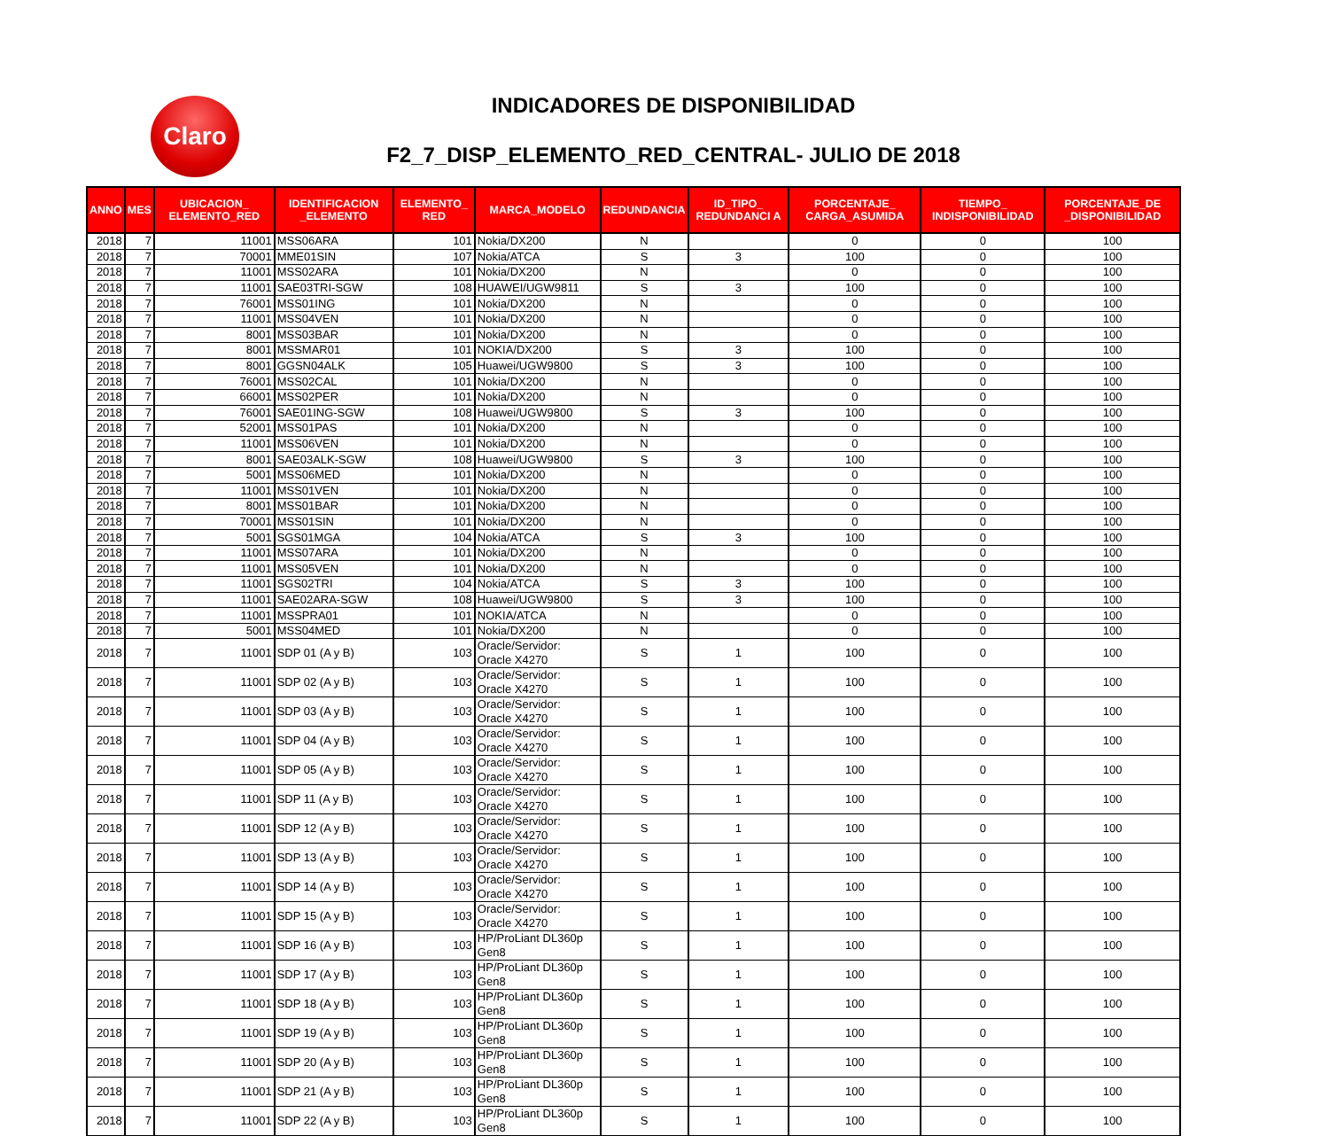Claro
INDICADORES DE DISPONIBILIDAD
F2_7_DISP_ELEMENTO_RED_CENTRAL- JULIO DE 2018
| ANNO | MES | UBICACION_ ELEMENTO_RED | IDENTIFICACION _ELEMENTO | ELEMENTO_ RED | MARCA_MODELO | REDUNDANCIA | ID_TIPO_ REDUNDANCI A | PORCENTAJE_ CARGA_ASUMIDA | TIEMPO_ INDISPONIBILIDAD | PORCENTAJE_DE _DISPONIBILIDAD |
| --- | --- | --- | --- | --- | --- | --- | --- | --- | --- | --- |
| 2018 | 7 | 11001 | MSS06ARA | 101 | Nokia/DX200 | N | | 0 | 0 | 100 |
| 2018 | 7 | 70001 | MME01SIN | 107 | Nokia/ATCA | S | 3 | 100 | 0 | 100 |
| 2018 | 7 | 11001 | MSS02ARA | 101 | Nokia/DX200 | N | | 0 | 0 | 100 |
| 2018 | 7 | 11001 | SAE03TRI-SGW | 108 | HUAWEI/UGW9811 | S | 3 | 100 | 0 | 100 |
| 2018 | 7 | 76001 | MSS01ING | 101 | Nokia/DX200 | N | | 0 | 0 | 100 |
| 2018 | 7 | 11001 | MSS04VEN | 101 | Nokia/DX200 | N | | 0 | 0 | 100 |
| 2018 | 7 | 8001 | MSS03BAR | 101 | Nokia/DX200 | N | | 0 | 0 | 100 |
| 2018 | 7 | 8001 | MSSMAR01 | 101 | NOKIA/DX200 | S | 3 | 100 | 0 | 100 |
| 2018 | 7 | 8001 | GGSN04ALK | 105 | Huawei/UGW9800 | S | 3 | 100 | 0 | 100 |
| 2018 | 7 | 76001 | MSS02CAL | 101 | Nokia/DX200 | N | | 0 | 0 | 100 |
| 2018 | 7 | 66001 | MSS02PER | 101 | Nokia/DX200 | N | | 0 | 0 | 100 |
| 2018 | 7 | 76001 | SAE01ING-SGW | 108 | Huawei/UGW9800 | S | 3 | 100 | 0 | 100 |
| 2018 | 7 | 52001 | MSS01PAS | 101 | Nokia/DX200 | N | | 0 | 0 | 100 |
| 2018 | 7 | 11001 | MSS06VEN | 101 | Nokia/DX200 | N | | 0 | 0 | 100 |
| 2018 | 7 | 8001 | SAE03ALK-SGW | 108 | Huawei/UGW9800 | S | 3 | 100 | 0 | 100 |
| 2018 | 7 | 5001 | MSS06MED | 101 | Nokia/DX200 | N | | 0 | 0 | 100 |
| 2018 | 7 | 11001 | MSS01VEN | 101 | Nokia/DX200 | N | | 0 | 0 | 100 |
| 2018 | 7 | 8001 | MSS01BAR | 101 | Nokia/DX200 | N | | 0 | 0 | 100 |
| 2018 | 7 | 70001 | MSS01SIN | 101 | Nokia/DX200 | N | | 0 | 0 | 100 |
| 2018 | 7 | 5001 | SGS01MGA | 104 | Nokia/ATCA | S | 3 | 100 | 0 | 100 |
| 2018 | 7 | 11001 | MSS07ARA | 101 | Nokia/DX200 | N | | 0 | 0 | 100 |
| 2018 | 7 | 11001 | MSS05VEN | 101 | Nokia/DX200 | N | | 0 | 0 | 100 |
| 2018 | 7 | 11001 | SGS02TRI | 104 | Nokia/ATCA | S | 3 | 100 | 0 | 100 |
| 2018 | 7 | 11001 | SAE02ARA-SGW | 108 | Huawei/UGW9800 | S | 3 | 100 | 0 | 100 |
| 2018 | 7 | 11001 | MSSPRA01 | 101 | NOKIA/ATCA | N | | 0 | 0 | 100 |
| 2018 | 7 | 5001 | MSS04MED | 101 | Nokia/DX200 | N | | 0 | 0 | 100 |
| 2018 | 7 | 11001 | SDP 01 (A y B) | 103 | Oracle/Servidor: Oracle X4270 | S | 1 | 100 | 0 | 100 |
| 2018 | 7 | 11001 | SDP 02 (A y B) | 103 | Oracle/Servidor: Oracle X4270 | S | 1 | 100 | 0 | 100 |
| 2018 | 7 | 11001 | SDP 03 (A y B) | 103 | Oracle/Servidor: Oracle X4270 | S | 1 | 100 | 0 | 100 |
| 2018 | 7 | 11001 | SDP 04 (A y B) | 103 | Oracle/Servidor: Oracle X4270 | S | 1 | 100 | 0 | 100 |
| 2018 | 7 | 11001 | SDP 05 (A y B) | 103 | Oracle/Servidor: Oracle X4270 | S | 1 | 100 | 0 | 100 |
| 2018 | 7 | 11001 | SDP 11 (A y B) | 103 | Oracle/Servidor: Oracle X4270 | S | 1 | 100 | 0 | 100 |
| 2018 | 7 | 11001 | SDP 12 (A y B) | 103 | Oracle/Servidor: Oracle X4270 | S | 1 | 100 | 0 | 100 |
| 2018 | 7 | 11001 | SDP 13 (A y B) | 103 | Oracle/Servidor: Oracle X4270 | S | 1 | 100 | 0 | 100 |
| 2018 | 7 | 11001 | SDP 14 (A y B) | 103 | Oracle/Servidor: Oracle X4270 | S | 1 | 100 | 0 | 100 |
| 2018 | 7 | 11001 | SDP 15 (A y B) | 103 | Oracle/Servidor: Oracle X4270 | S | 1 | 100 | 0 | 100 |
| 2018 | 7 | 11001 | SDP 16 (A y B) | 103 | HP/ProLiant DL360p Gen8 | S | 1 | 100 | 0 | 100 |
| 2018 | 7 | 11001 | SDP 17 (A y B) | 103 | HP/ProLiant DL360p Gen8 | S | 1 | 100 | 0 | 100 |
| 2018 | 7 | 11001 | SDP 18 (A y B) | 103 | HP/ProLiant DL360p Gen8 | S | 1 | 100 | 0 | 100 |
| 2018 | 7 | 11001 | SDP 19 (A y B) | 103 | HP/ProLiant DL360p Gen8 | S | 1 | 100 | 0 | 100 |
| 2018 | 7 | 11001 | SDP 20 (A y B) | 103 | HP/ProLiant DL360p Gen8 | S | 1 | 100 | 0 | 100 |
| 2018 | 7 | 11001 | SDP 21 (A y B) | 103 | HP/ProLiant DL360p Gen8 | S | 1 | 100 | 0 | 100 |
| 2018 | 7 | 11001 | SDP 22 (A y B) | 103 | HP/ProLiant DL360p Gen8 | S | 1 | 100 | 0 | 100 |